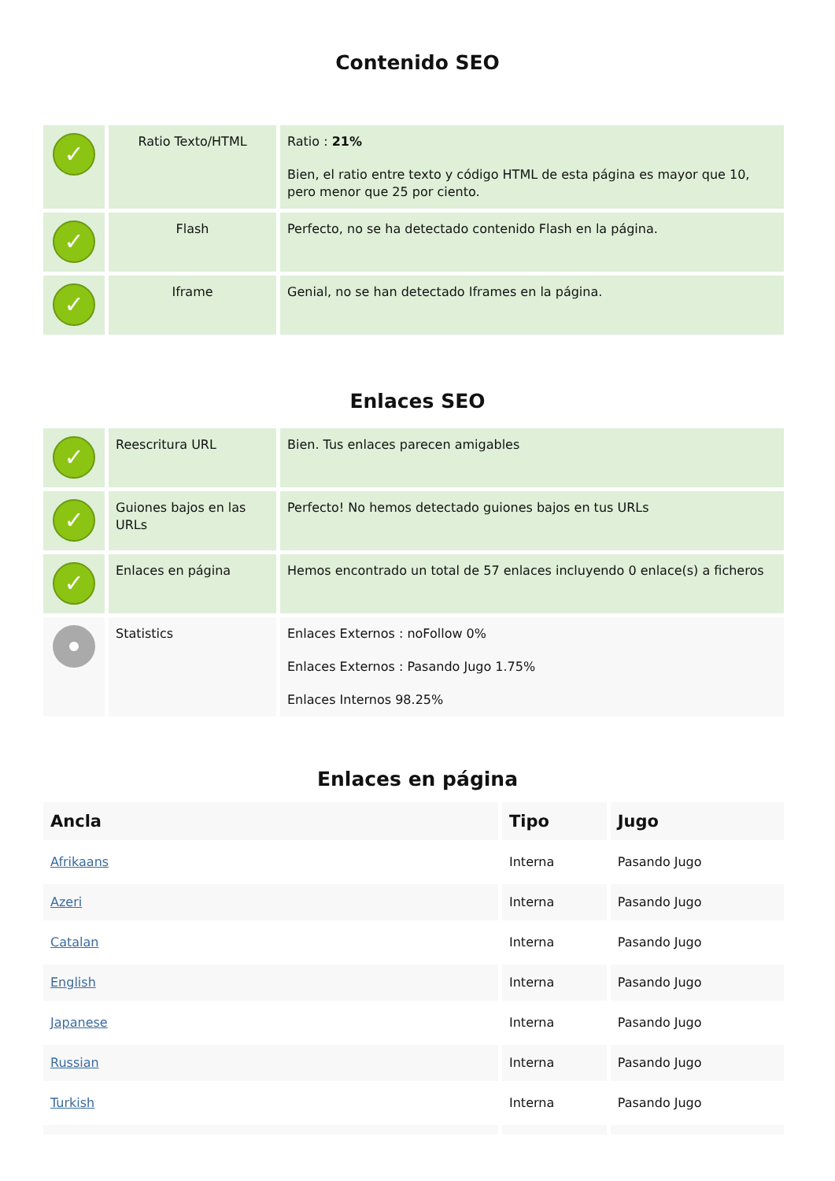Contenido SEO
| ✓ | Ratio Texto/HTML | Ratio : 21% Bien, el ratio entre texto y código HTML de esta página es mayor que 10, pero menor que 25 por ciento. |
| ✓ | Flash | Perfecto, no se ha detectado contenido Flash en la página. |
| ✓ | Iframe | Genial, no se han detectado Iframes en la página. |
Enlaces SEO
| ✓ | Reescritura URL | Bien. Tus enlaces parecen amigables |
| ✓ | Guiones bajos en las URLs | Perfecto! No hemos detectado guiones bajos en tus URLs |
| ✓ | Enlaces en página | Hemos encontrado un total de 57 enlaces incluyendo 0 enlace(s) a ficheros |
| | Statistics | Enlaces Externos : noFollow 0% Enlaces Externos : Pasando Jugo 1.75% Enlaces Internos 98.25% |
Enlaces en página
| Ancla | Tipo | Jugo |
| --- | --- | --- |
| Afrikaans | Interna | Pasando Jugo |
| Azeri | Interna | Pasando Jugo |
| Catalan | Interna | Pasando Jugo |
| English | Interna | Pasando Jugo |
| Japanese | Interna | Pasando Jugo |
| Russian | Interna | Pasando Jugo |
| Turkish | Interna | Pasando Jugo |